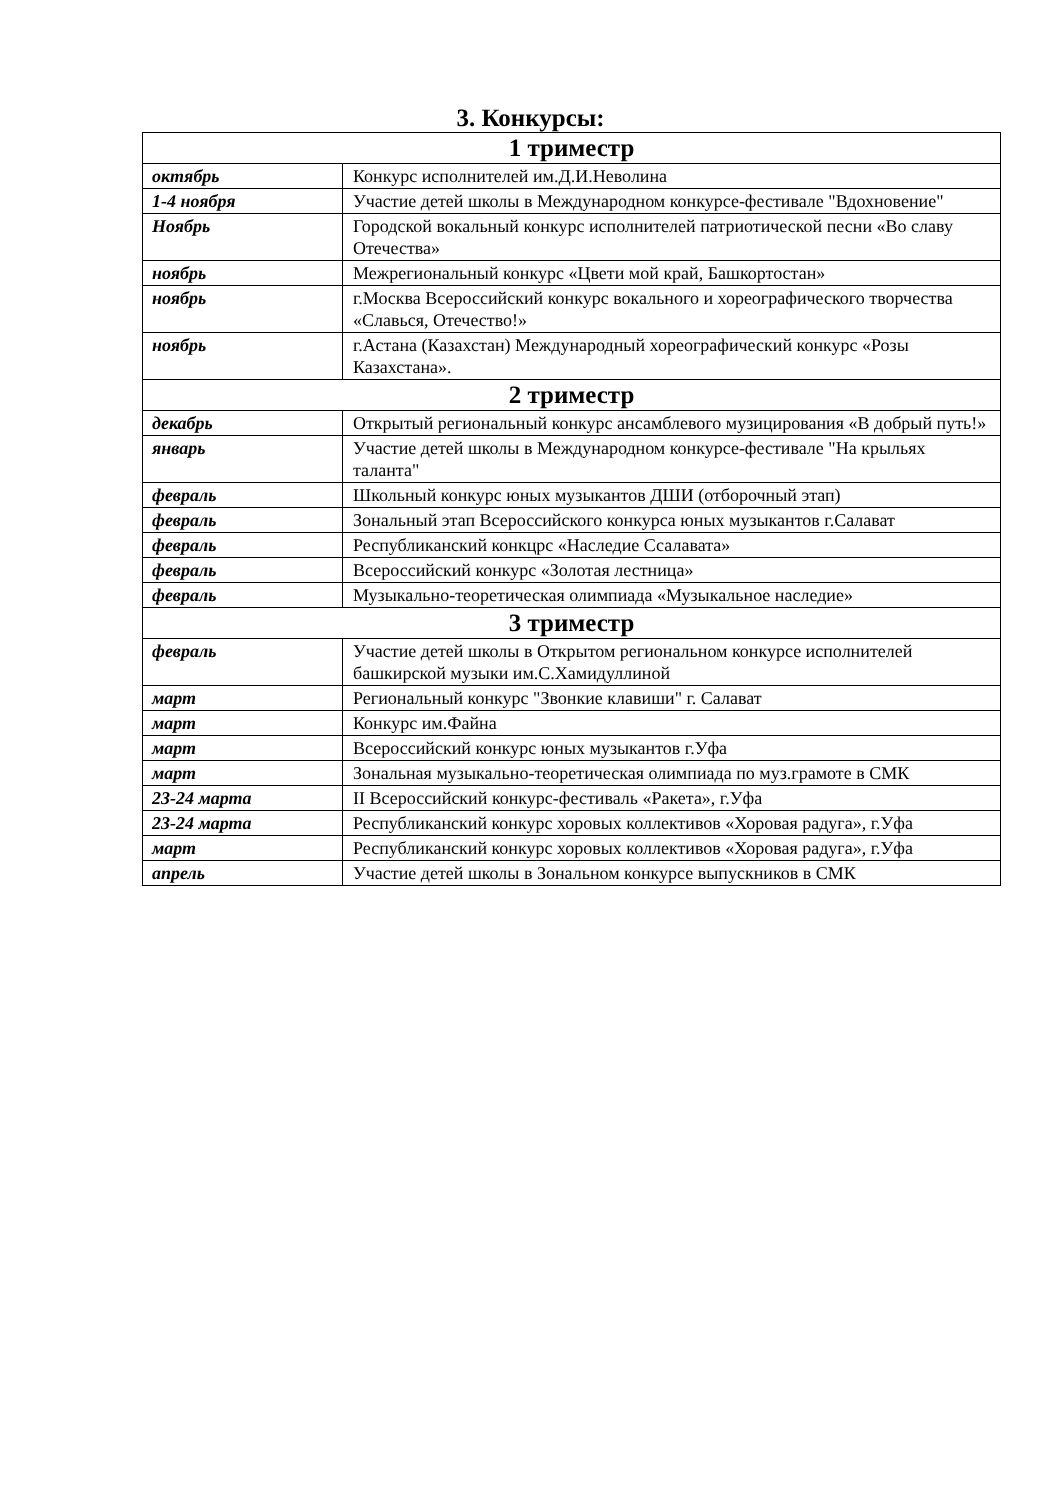3. Конкурсы:
| 1 триместр | |
| --- | --- |
| октябрь | Конкурс исполнителей им.Д.И.Неволина |
| 1-4 ноября | Участие детей школы в Международном конкурсе-фестивале "Вдохновение" |
| Ноябрь | Городской вокальный конкурс исполнителей патриотической песни «Во славу Отечества» |
| ноябрь | Межрегиональный конкурс «Цвети мой край, Башкортостан» |
| ноябрь | г.Москва Всероссийский конкурс вокального и хореографического творчества «Славься, Отечество!» |
| ноябрь | г.Астана (Казахстан) Международный хореографический конкурс «Розы Казахстана». |
| 2 триместр | |
| декабрь | Открытый региональный конкурс ансамблевого музицирования «В добрый путь!» |
| январь | Участие детей школы в Международном конкурсе-фестивале "На крыльях таланта" |
| февраль | Школьный конкурс юных музыкантов ДШИ (отборочный этап) |
| февраль | Зональный этап Всероссийского конкурса юных музыкантов г.Салават |
| февраль | Республиканский конкцрс «Наследие Ссалавата» |
| февраль | Всероссийский конкурс «Золотая лестница» |
| февраль | Музыкально-теоретическая олимпиада «Музыкальное наследие» |
| 3 триместр | |
| февраль | Участие детей школы в Открытом региональном конкурсе исполнителей башкирской музыки им.С.Хамидуллиной |
| март | Региональный конкурс "Звонкие клавиши" г. Салават |
| март | Конкурс им.Файна |
| март | Всероссийский конкурс юных музыкантов г.Уфа |
| март | Зональная музыкально-теоретическая олимпиада по муз.грамоте в СМК |
| 23-24 марта | II Всероссийский конкурс-фестиваль «Ракета», г.Уфа |
| 23-24 марта | Республиканский конкурс хоровых коллективов «Хоровая радуга», г.Уфа |
| март | Республиканский конкурс хоровых коллективов «Хоровая радуга», г.Уфа |
| апрель | Участие детей школы в Зональном конкурсе выпускников в СМК |